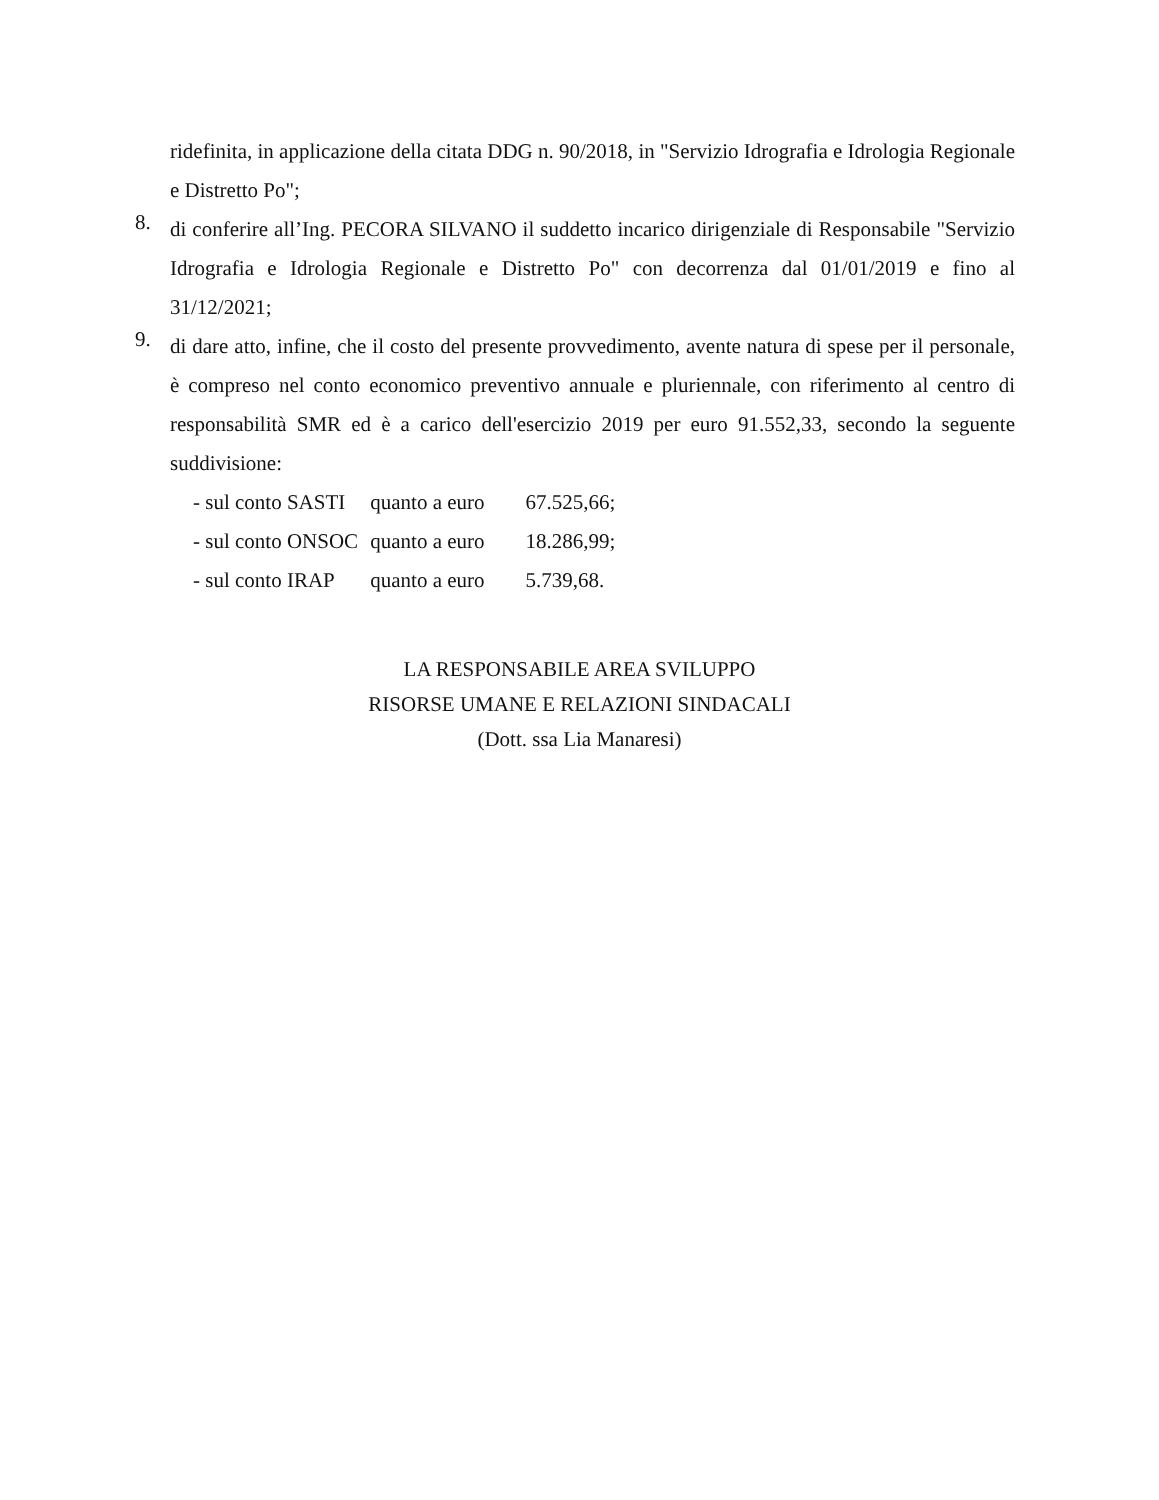ridefinita, in applicazione della citata DDG n. 90/2018, in "Servizio Idrografia e Idrologia Regionale e Distretto Po";
8.
di conferire all’Ing. PECORA SILVANO il suddetto incarico dirigenziale di Responsabile "Servizio Idrografia e Idrologia Regionale e Distretto Po" con decorrenza dal 01/01/2019 e fino al 31/12/2021;
9.
di dare atto, infine, che il costo del presente provvedimento, avente natura di spese per il personale, è compreso nel conto economico preventivo annuale e pluriennale, con riferimento al centro di responsabilità SMR ed è a carico dell'esercizio 2019 per euro 91.552,33, secondo la seguente suddivisione:
- sul conto SASTI quanto a euro 67.525,66;
- sul conto ONSOC quanto a euro 18.286,99;
- sul conto IRAP quanto a euro 5.739,68.
LA RESPONSABILE AREA SVILUPPO
RISORSE UMANE E RELAZIONI SINDACALI
(Dott. ssa Lia Manaresi)